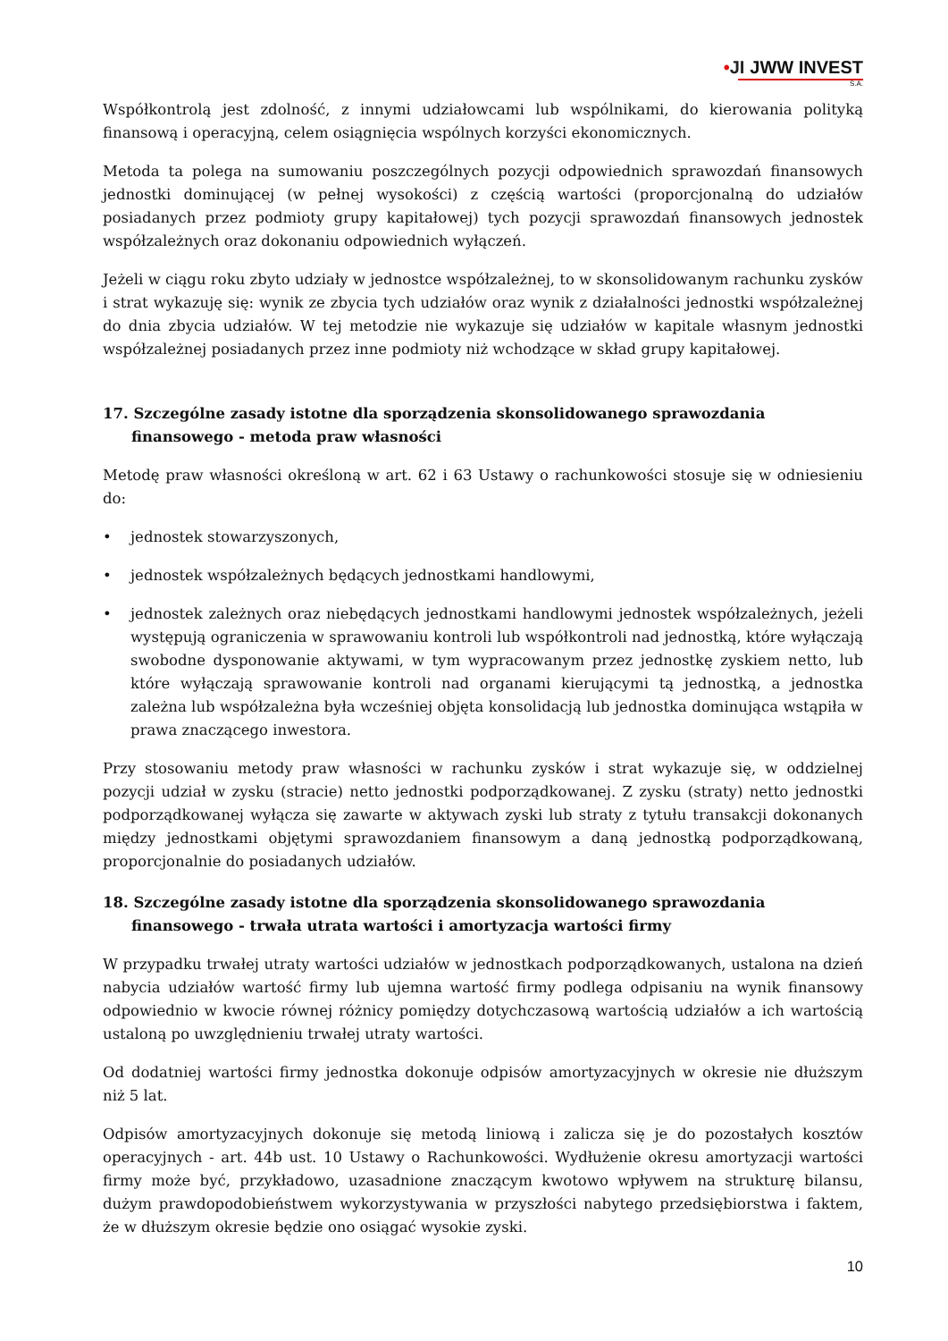•JI JWW INVEST
S.A.
Współkontrolą jest zdolność, z innymi udziałowcami lub wspólnikami, do kierowania polityką finansową i operacyjną, celem osiągnięcia wspólnych korzyści ekonomicznych.
Metoda ta polega na sumowaniu poszczególnych pozycji odpowiednich sprawozdań finansowych jednostki dominującej (w pełnej wysokości) z częścią wartości (proporcjonalną do udziałów posiadanych przez podmioty grupy kapitałowej) tych pozycji sprawozdań finansowych jednostek współzależnych oraz dokonaniu odpowiednich wyłączeń.
Jeżeli w ciągu roku zbyto udziały w jednostce współzależnej, to w skonsolidowanym rachunku zysków i strat wykazuję się: wynik ze zbycia tych udziałów oraz wynik z działalności jednostki współzależnej do dnia zbycia udziałów. W tej metodzie nie wykazuje się udziałów w kapitale własnym jednostki współzależnej posiadanych przez inne podmioty niż wchodzące w skład grupy kapitałowej.
17. Szczególne zasady istotne dla sporządzenia skonsolidowanego sprawozdania finansowego - metoda praw własności
Metodę praw własności określoną w art. 62 i 63 Ustawy o rachunkowości stosuje się w odniesieniu do:
• jednostek stowarzyszonych,
• jednostek współzależnych będących jednostkami handlowymi,
• jednostek zależnych oraz niebędących jednostkami handlowymi jednostek współzależnych, jeżeli występują ograniczenia w sprawowaniu kontroli lub współkontroli nad jednostką, które wyłączają swobodne dysponowanie aktywami, w tym wypracowanym przez jednostkę zyskiem netto, lub które wyłączają sprawowanie kontroli nad organami kierującymi tą jednostką, a jednostka zależna lub współzależna była wcześniej objęta konsolidacją lub jednostka dominująca wstąpiła w prawa znaczącego inwestora.
Przy stosowaniu metody praw własności w rachunku zysków i strat wykazuje się, w oddzielnej pozycji udział w zysku (stracie) netto jednostki podporządkowanej. Z zysku (straty) netto jednostki podporządkowanej wyłącza się zawarte w aktywach zyski lub straty z tytułu transakcji dokonanych między jednostkami objętymi sprawozdaniem finansowym a daną jednostką podporządkowaną, proporcjonalnie do posiadanych udziałów.
18. Szczególne zasady istotne dla sporządzenia skonsolidowanego sprawozdania finansowego - trwała utrata wartości i amortyzacja wartości firmy
W przypadku trwałej utraty wartości udziałów w jednostkach podporządkowanych, ustalona na dzień nabycia udziałów wartość firmy lub ujemna wartość firmy podlega odpisaniu na wynik finansowy odpowiednio w kwocie równej różnicy pomiędzy dotychczasową wartością udziałów a ich wartością ustaloną po uwzględnieniu trwałej utraty wartości.
Od dodatniej wartości firmy jednostka dokonuje odpisów amortyzacyjnych w okresie nie dłuższym niż 5 lat.
Odpisów amortyzacyjnych dokonuje się metodą liniową i zalicza się je do pozostałych kosztów operacyjnych - art. 44b ust. 10 Ustawy o Rachunkowości. Wydłużenie okresu amortyzacji wartości firmy może być, przykładowo, uzasadnione znaczącym kwotowo wpływem na strukturę bilansu, dużym prawdopodobieństwem wykorzystywania w przyszłości nabytego przedsiębiorstwa i faktem, że w dłuższym okresie będzie ono osiągać wysokie zyski.
10